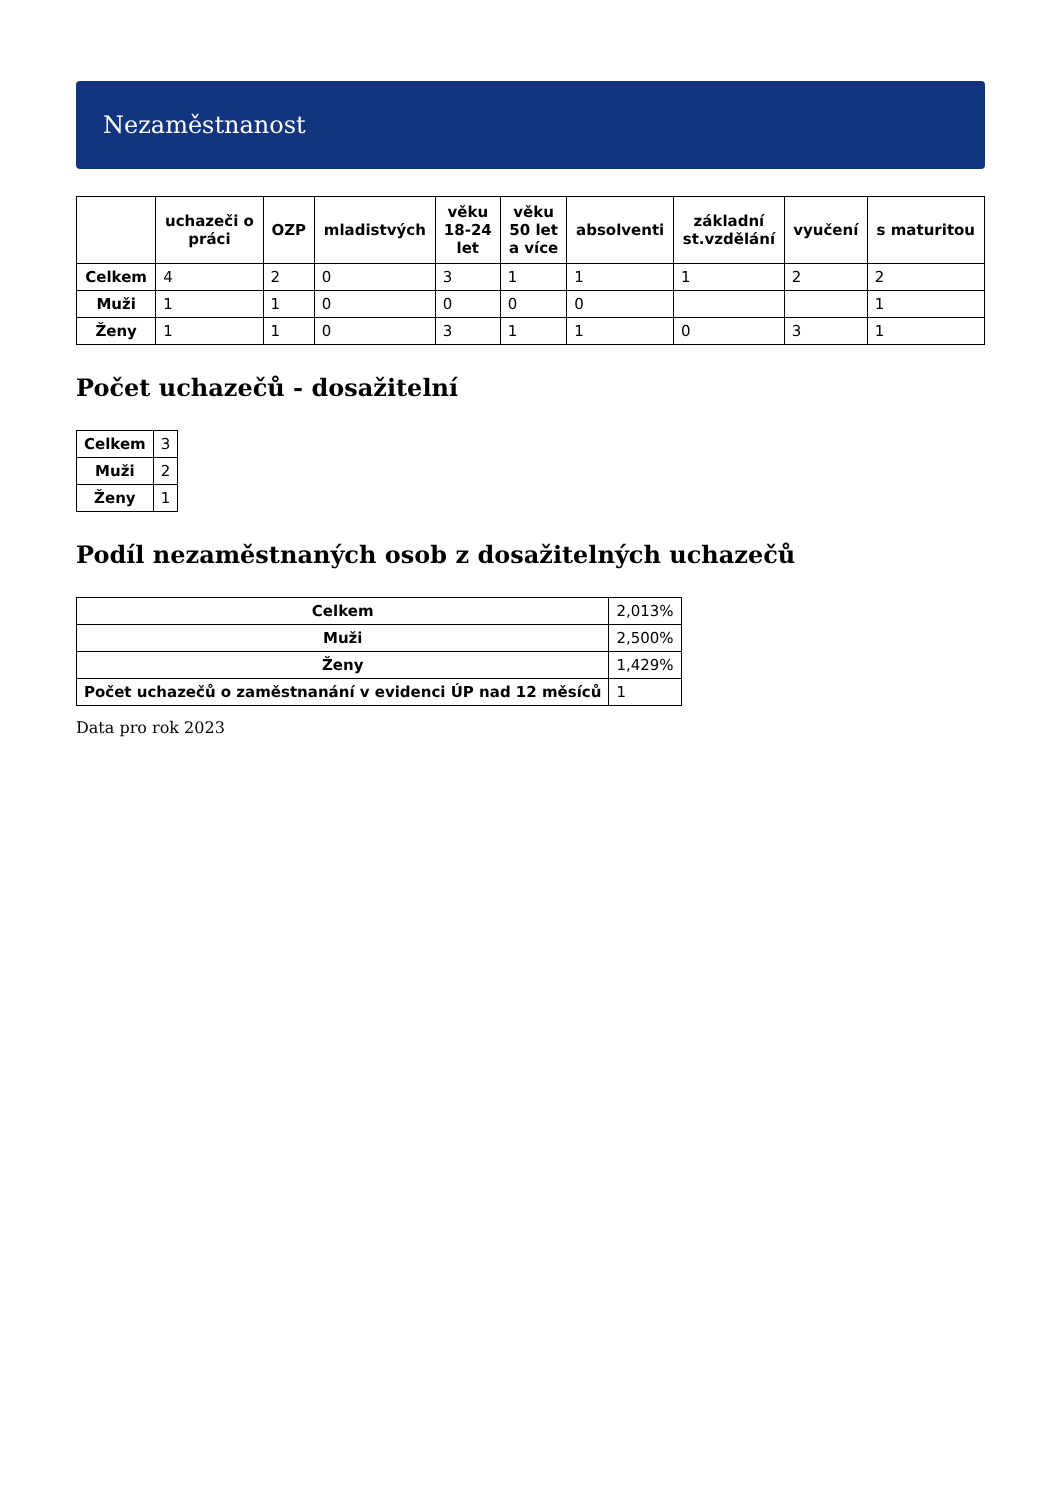Nezaměstnanost
| | uchazeči o práci | OZP | mladistvých | věku 18-24 let | věku 50 let a více | absolventi | základní st.vzdělání | vyučení | s maturitou |
| --- | --- | --- | --- | --- | --- | --- | --- | --- | --- |
| Celkem | 4 | 2 | 0 | 3 | 1 | 1 | 1 | 2 | 2 |
| Muži | 1 | 1 | 0 | 0 | 0 | 0 | | | 1 |
| Ženy | 1 | 1 | 0 | 3 | 1 | 1 | 0 | 3 | 1 |
Počet uchazečů - dosažitelní
| Celkem | 3 |
| Muži | 2 |
| Ženy | 1 |
Podíl nezaměstnaných osob z dosažitelných uchazečů
| Celkem | 2,013% |
| Muži | 2,500% |
| Ženy | 1,429% |
| Počet uchazečů o zaměstnanání v evidenci ÚP nad 12 měsíců | 1 |
Data pro rok 2023